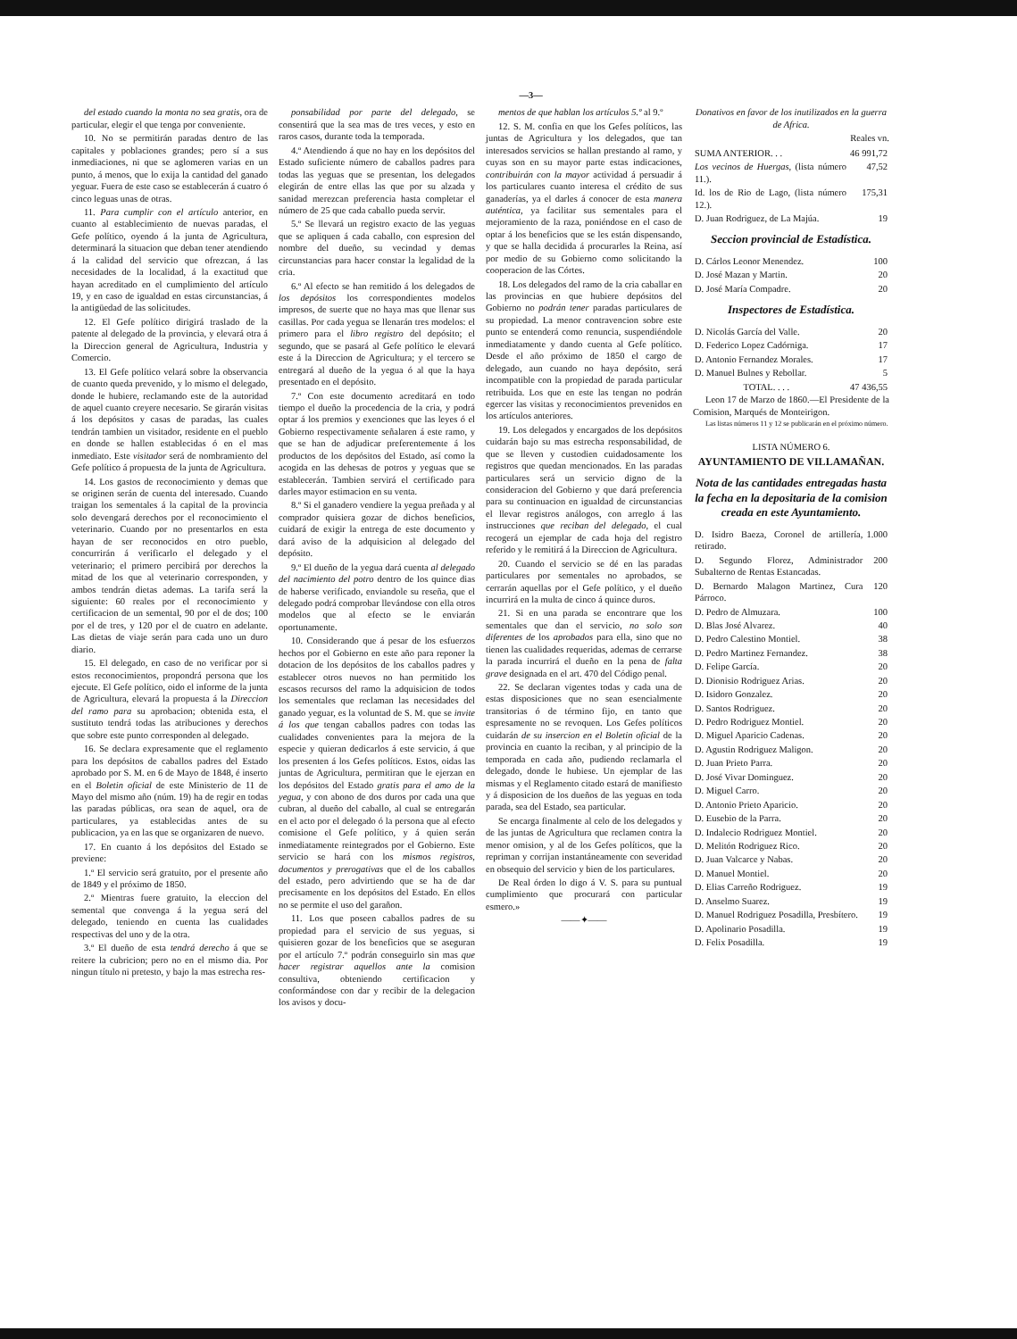—3—
del estado cuando la monta no sea gratis, ora de particular, elegir el que tenga por conveniente.
10. No se permitirán paradas dentro de las capitales y poblaciones grandes; pero sí a sus inmediaciones, ni que se aglomeren varias en un punto, á menos, que lo exija la cantidad del ganado yeguar. Fuera de este caso se establecerán á cuatro ó cinco leguas unas de otras.
11. Para cumplir con el artículo anterior, en cuanto al establecimiento de nuevas paradas, el Gefe político, oyendo á la junta de Agricultura, determinará la situacion que deban tener atendiendo á la calidad del servicio que ofrezcan, á las necesidades de la localidad, á la exactitud que hayan acreditado en el cumplimiento del artículo 19, y en caso de igualdad en estas circunstancias, á la antigüedad de las solicitudes.
12. El Gefe político dirigirá traslado de la patente al delegado de la provincia, y elevará otra á la Direccion general de Agricultura, Industria y Comercio.
13. El Gefe político velará sobre la observancia de cuanto queda prevenido, y lo mismo el delegado, donde le hubiere, reclamando este de la autoridad de aquel cuanto creyere necesario. Se girarán visitas á los depósitos y casas de paradas, las cuales tendrán tambien un visitador, residente en el pueblo en donde se hallen establecidas ó en el mas inmediato. Este visitador será de nombramiento del Gefe político á propuesta de la junta de Agricultura.
14. Los gastos de reconocimiento y demas que se originen serán de cuenta del interesado. Cuando traigan los sementales á la capital de la provincia solo devengará derechos por el reconocimiento el veterinario. Cuando por no presentarlos en esta hayan de ser reconocidos en otro pueblo, concurrirán á verificarlo el delegado y el veterinario; el primero percibirá por derechos la mitad de los que al veterinario corresponden, y ambos tendrán dietas ademas. La tarifa será la siguiente: 60 reales por el reconocimiento y certificacion de un semental, 90 por el de dos; 100 por el de tres, y 120 por el de cuatro en adelante. Las dietas de viaje serán para cada uno un duro diario.
15. El delegado, en caso de no verificar por si estos reconocimientos, propondrá persona que los ejecute. El Gefe político, oido el informe de la junta de Agricultura, elevará la propuesta á la Direccion del ramo para su aprobacion; obtenida esta, el sustituto tendrá todas las atribuciones y derechos que sobre este punto corresponden al delegado.
16. Se declara expresamente que el reglamento para los depósitos de caballos padres del Estado aprobado por S. M. en 6 de Mayo de 1848, é inserto en el Boletin oficial de este Ministerio de 11 de Mayo del mismo año (núm. 19) ha de regir en todas las paradas públicas, ora sean de aquel, ora de particulares, ya establecidas antes de su publicacion, ya en las que se organizaren de nuevo.
17. En cuanto á los depósitos del Estado se previene:
1.º El servicio será gratuito, por el presente año de 1849 y el próximo de 1850.
2.º Mientras fuere gratuito, la eleccion del semental que convenga á la yegua será del delegado, teniendo en cuenta las cualidades respectivas del uno y de la otra.
3.º El dueño de esta tendrá derecho á que se reitere la cubricion; pero no en el mismo dia. Por ningun título ni pretesto, y bajo la mas estrecha res-
ponsabilidad por parte del delegado, se consentirá que la sea mas de tres veces, y esto en raros casos, durante toda la temporada.
4.º Atendiendo á que no hay en los depósitos del Estado suficiente número de caballos padres para todas las yeguas que se presentan, los delegados elegirán de entre ellas las que por su alzada y sanidad merezcan preferencia hasta completar el número de 25 que cada caballo pueda servir.
5.º Se llevará un registro exacto de las yeguas que se apliquen á cada caballo, con espresion del nombre del dueño, su vecindad y demas circunstancias para hacer constar la legalidad de la cria.
6.º Al efecto se han remitido á los delegados de los depósitos los correspondientes modelos impresos, de suerte que no haya mas que llenar sus casillas. Por cada yegua se llenarán tres modelos: el primero para el libro registro del depósito; el segundo, que se pasará al Gefe político le elevará este á la Direccion de Agricultura; y el tercero se entregará al dueño de la yegua ó al que la haya presentado en el depósito.
7.º Con este documento acreditará en todo tiempo el dueño la procedencia de la cria, y podrá optar á los premios y exenciones que las leyes ó el Gobierno respectivamente señalaren á este ramo, y que se han de adjudicar preferentemente á los productos de los depósitos del Estado, así como la acogida en las dehesas de potros y yeguas que se establecerán. Tambien servirá el certificado para darles mayor estimacion en su venta.
8.º Si el ganadero vendiere la yegua preñada y al comprador quisiera gozar de dichos beneficios, cuidará de exigir la entrega de este documento y dará aviso de la adquisicion al delegado del depósito.
9.º El dueño de la yegua dará cuenta al delegado del nacimiento del potro dentro de los quince dias de haberse verificado, enviandole su reseña, que el delegado podrá comprobar llevándose con ella otros modelos que al efecto se le enviarán oportunamente.
10. Considerando que á pesar de los esfuerzos hechos por el Gobierno en este año para reponer la dotacion de los depósitos de los caballos padres y establecer otros nuevos no han permitido los escasos recursos del ramo la adquisicion de todos los sementales que reclaman las necesidades del ganado yeguar, es la voluntad de S. M. que se invite á los que tengan caballos padres con todas las cualidades convenientes para la mejora de la especie y quieran dedicarlos á este servicio, á que los presenten á los Gefes políticos. Estos, oidas las juntas de Agricultura, permitiran que le ejerzan en los depósitos del Estado gratis para el amo de la yegua, y con abono de dos duros por cada una que cubran, al dueño del caballo, al cual se entregarán en el acto por el delegado ó la persona que al efecto comisione el Gefe político, y á quien serán inmediatamente reintegrados por el Gobierno. Este servicio se hará con los mismos registros, documentos y prerogativas que el de los caballos del estado, pero advirtiendo que se ha de dar precisamente en los depósitos del Estado. En ellos no se permite el uso del garañon.
11. Los que poseen caballos padres de su propiedad para el servicio de sus yeguas, si quisieren gozar de los beneficios que se aseguran por el artículo 7.º podrán conseguirlo sin mas que hacer registrar aquellos ante la comision consultiva, obteniendo certificacion y conformándose con dar y recibir de la delegacion los avisos y docu-
mentos de que hablan los artículos 5.º al 9.º
12. S. M. confia en que los Gefes políticos, las juntas de Agricultura y los delegados, que tan interesados servicios se hallan prestando al ramo, y cuyas son en su mayor parte estas indicaciones, contribuirán con la mayor actividad á persuadir á los particulares cuanto interesa el crédito de sus ganaderías, ya el darles á conocer de esta manera auténtica, ya facilitar sus sementales para el mejoramiento de la raza, poniéndose en el caso de optar á los beneficios que se les están dispensando, y que se halla decidida á procurarles la Reina, así por medio de su Gobierno como solicitando la cooperacion de las Córtes.
18. Los delegados del ramo de la cria caballar en las provincias en que hubiere depósitos del Gobierno no podrán tener paradas particulares de su propiedad. La menor contravencion sobre este punto se entenderá como renuncia, suspendiéndole inmediatamente y dando cuenta al Gefe político. Desde el año próximo de 1850 el cargo de delegado, aun cuando no haya depósito, será incompatible con la propiedad de parada particular retribuida. Los que en este las tengan no podrán egercer las visitas y reconocimientos prevenidos en los artículos anteriores.
19. Los delegados y encargados de los depósitos cuidarán bajo su mas estrecha responsabilidad, de que se lleven y custodien cuidadosamente los registros que quedan mencionados. En las paradas particulares será un servicio digno de la consideracion del Gobierno y que dará preferencia para su continuacion en igualdad de circunstancias el llevar registros análogos, con arreglo á las instrucciones que reciban del delegado, el cual recogerá un ejemplar de cada hoja del registro referido y le remitirá á la Direccion de Agricultura.
20. Cuando el servicio se dé en las paradas particulares por sementales no aprobados, se cerrarán aquellas por el Gefe político, y el dueño incurrirá en la multa de cinco á quince duros.
21. Si en una parada se encontrare que los sementales que dan el servicio, no solo son diferentes de los aprobados para ella, sino que no tienen las cualidades requeridas, ademas de cerrarse la parada incurrirá el dueño en la pena de falta grave designada en el art. 470 del Código penal.
22. Se declaran vigentes todas y cada una de estas disposiciones que no sean esencialmente transitorias ó de término fijo, en tanto que espresamente no se revoquen. Los Gefes políticos cuidarán de su insercion en el Boletin oficial de la provincia en cuanto la reciban, y al principio de la temporada en cada año, pudiendo reclamarla el delegado, donde le hubiese. Un ejemplar de las mismas y el Reglamento citado estará de manifiesto y á disposicion de los dueños de las yeguas en toda parada, sea del Estado, sea particular.
Se encarga finalmente al celo de los delegados y de las juntas de Agricultura que reclamen contra la menor omision, y al de los Gefes políticos, que la repriman y corrijan instantáneamente con severidad en obsequio del servicio y bien de los particulares.
De Real órden lo digo á V. S. para su puntual cumplimiento que procurará con particular esmero.»
——✦——
Donativos en favor de los inutilizados en la guerra de Africa.
Reales vn.
| SUMA ANTERIOR. . . | 46 991,72 |
| Los vecinos de Huergas , (lista número 11.). | 47,52 |
| Id. los de Rio de Lago, (lista número 12.). | 175,31 |
| D. Juan Rodriguez, de La Majúa. | 19 |
Seccion provincial de Estadística.
| D. Cárlos Leonor Menendez. | 100 |
| D. José Mazan y Martin. | 20 |
| D. José María Compadre. | 20 |
Inspectores de Estadística.
| D. Nicolás García del Valle. | 20 |
| D. Federico Lopez Cadórniga. | 17 |
| D. Antonio Fernandez Morales. | 17 |
| D. Manuel Bulnes y Rebollar. | 5 |
| TOTAL. . . . | 47 436,55 |
Leon 17 de Marzo de 1860.—El Presidente de la Comision, Marqués de Monteirigon.
Las listas números 11 y 12 se publicarán en el próximo número.
LISTA NÚMERO 6.
AYUNTAMIENTO DE VILLAMAÑAN.
Nota de las cantidades entregadas hasta la fecha en la depositaria de la comision creada en este Ayuntamiento.
| D. Isidro Baeza, Coronel de artillería, retirado. | 1.000 |
| D. Segundo Florez, Administrador Subalterno de Rentas Estancadas. | 200 |
| D. Bernardo Malagon Martinez, Cura Párroco. | 120 |
| D. Pedro de Almuzara. | 100 |
| D. Blas José Alvarez. | 40 |
| D. Pedro Calestino Montiel. | 38 |
| D. Pedro Martinez Fernandez. | 38 |
| D. Felipe García. | 20 |
| D. Dionisio Rodriguez Arias. | 20 |
| D. Isidoro Gonzalez. | 20 |
| D. Santos Rodriguez. | 20 |
| D. Pedro Rodriguez Montiel. | 20 |
| D. Miguel Aparicio Cadenas. | 20 |
| D. Agustin Rodriguez Maligon. | 20 |
| D. Juan Prieto Parra. | 20 |
| D. José Vivar Dominguez. | 20 |
| D. Miguel Carro. | 20 |
| D. Antonio Prieto Aparicio. | 20 |
| D. Eusebio de la Parra. | 20 |
| D. Indalecio Rodriguez Montiel. | 20 |
| D. Melitón Rodriguez Rico. | 20 |
| D. Juan Valcarce y Nabas. | 20 |
| D. Manuel Montiel. | 20 |
| D. Elias Carreño Rodriguez. | 19 |
| D. Anselmo Suarez. | 19 |
| D. Manuel Rodriguez Posadilla, Presbítero. | 19 |
| D. Apolinario Posadilla. | 19 |
| D. Felix Posadilla. | 19 |